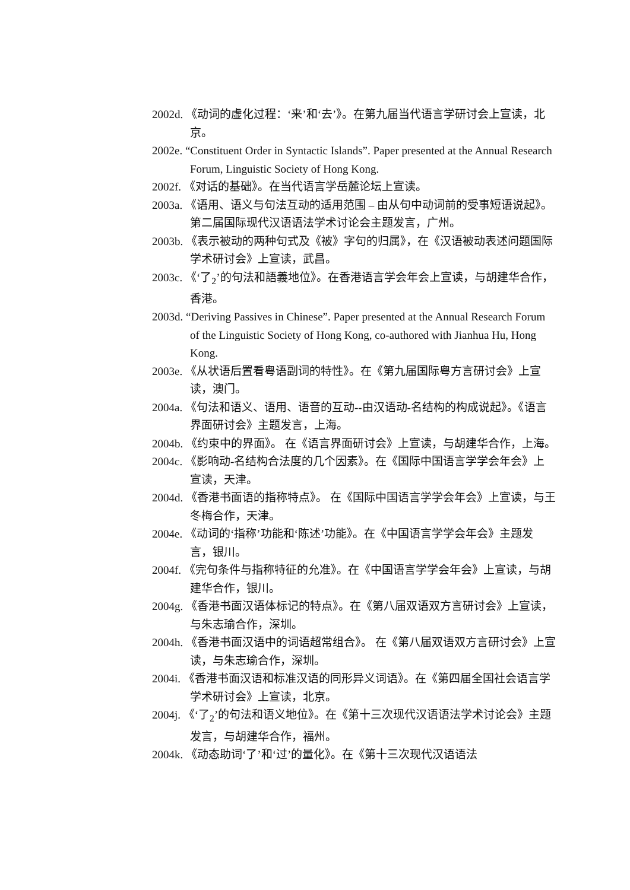2002d. 《动词的虚化过程：‘来’和‘去’》。在第九届当代语言学研讨会上宣读，北京。
2002e. “Constituent Order in Syntactic Islands”. Paper presented at the Annual Research Forum, Linguistic Society of Hong Kong.
2002f. 《对话的基础》。在当代语言学岳麓论坛上宣读。
2003a. 《语用、语义与句法互动的适用范围 – 由从句中动词前的受事短语说起》。第二届国际现代汉语语法学术讨论会主题发言，广州。
2003b. 《表示被动的两种句式及《被》字句的归属》，在《汉语被动表述问题国际学术研讨会》上宣读，武昌。
2003c. 《‘了<sub>2</sub>’的句法和語義地位》。在香港语言学会年会上宣读，与胡建华合作，香港。
2003d. “Deriving Passives in Chinese”. Paper presented at the Annual Research Forum of the Linguistic Society of Hong Kong, co-authored with Jianhua Hu, Hong Kong.
2003e. 《从状语后置看粤语副词的特性》。在《第九届国际粤方言研讨会》上宣读，澳门。
2004a. 《句法和语义、语用、语音的互动--由汉语动-名结构的构成说起》。《语言界面研讨会》主题发言，上海。
2004b. 《约束中的界面》。 在《语言界面研讨会》上宣读，与胡建华合作，上海。
2004c. 《影响动-名结构合法度的几个因素》。在《国际中国语言学学会年会》上宣读，天津。
2004d. 《香港书面语的指称特点》。 在《国际中国语言学学会年会》上宣读，与王冬梅合作，天津。
2004e. 《动词的‘指称’功能和‘陈述’功能》。在《中国语言学学会年会》主题发言，银川。
2004f. 《完句条件与指称特征的允准》。在《中国语言学学会年会》上宣读，与胡建华合作，银川。
2004g. 《香港书面汉语体标记的特点》。在《第八届双语双方言研讨会》上宣读，与朱志瑜合作，深圳。
2004h. 《香港书面汉语中的词语超常组合》。 在《第八届双语双方言研讨会》上宣读，与朱志瑜合作，深圳。
2004i. 《香港书面汉语和标准汉语的同形异义词语》。在《第四届全国社会语言学学术研讨会》上宣读，北京。
2004j. 《‘了<sub>2</sub>’的句法和语义地位》。在《第十三次现代汉语语法学术讨论会》主题发言，与胡建华合作，福州。
2004k. 《动态助词‘了’和‘过’的量化》。在《第十三次现代汉语语法